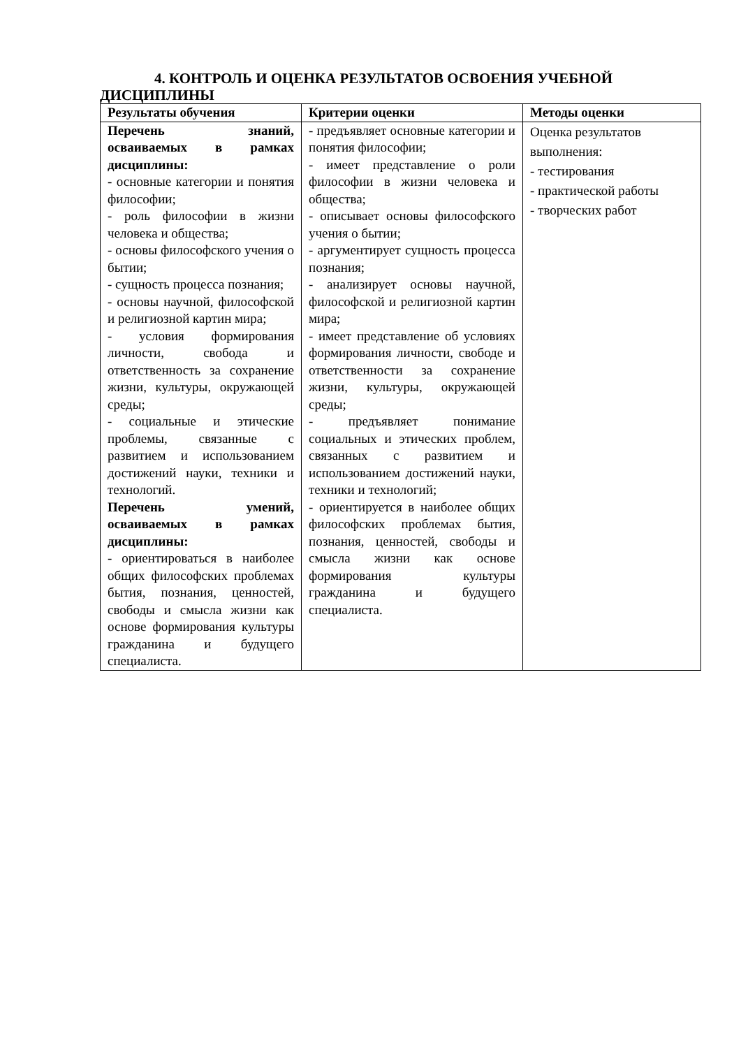4. КОНТРОЛЬ И ОЦЕНКА РЕЗУЛЬТАТОВ ОСВОЕНИЯ УЧЕБНОЙ ДИСЦИПЛИНЫ
| Результаты обучения | Критерии оценки | Методы оценки |
| --- | --- | --- |
| Перечень знаний, осваиваемых в рамках дисциплины: - основные категории и понятия философии; - роль философии в жизни человека и общества; - основы философского учения о бытии; - сущность процесса познания; - основы научной, философской и религиозной картин мира; - условия формирования личности, свобода и ответственность за сохранение жизни, культуры, окружающей среды; - социальные и этические проблемы, связанные с развитием и использованием достижений науки, техники и технологий. Перечень умений, осваиваемых в рамках дисциплины: - ориентироваться в наиболее общих философских проблемах бытия, познания, ценностей, свободы и смысла жизни как основе формирования культуры гражданина и будущего специалиста. | - предъявляет основные категории и понятия философии; - имеет представление о роли философии в жизни человека и общества; - описывает основы философского учения о бытии; - аргументирует сущность процесса познания; - анализирует основы научной, философской и религиозной картин мира; - имеет представление об условиях формирования личности, свободе и ответственности за сохранение жизни, культуры, окружающей среды; - предъявляет понимание социальных и этических проблем, связанных с развитием и использованием достижений науки, техники и технологий; - ориентируется в наиболее общих философских проблемах бытия, познания, ценностей, свободы и смысла жизни как основе формирования культуры гражданина и будущего специалиста. | Оценка результатов выполнения: - тестирования - практической работы - творческих работ |